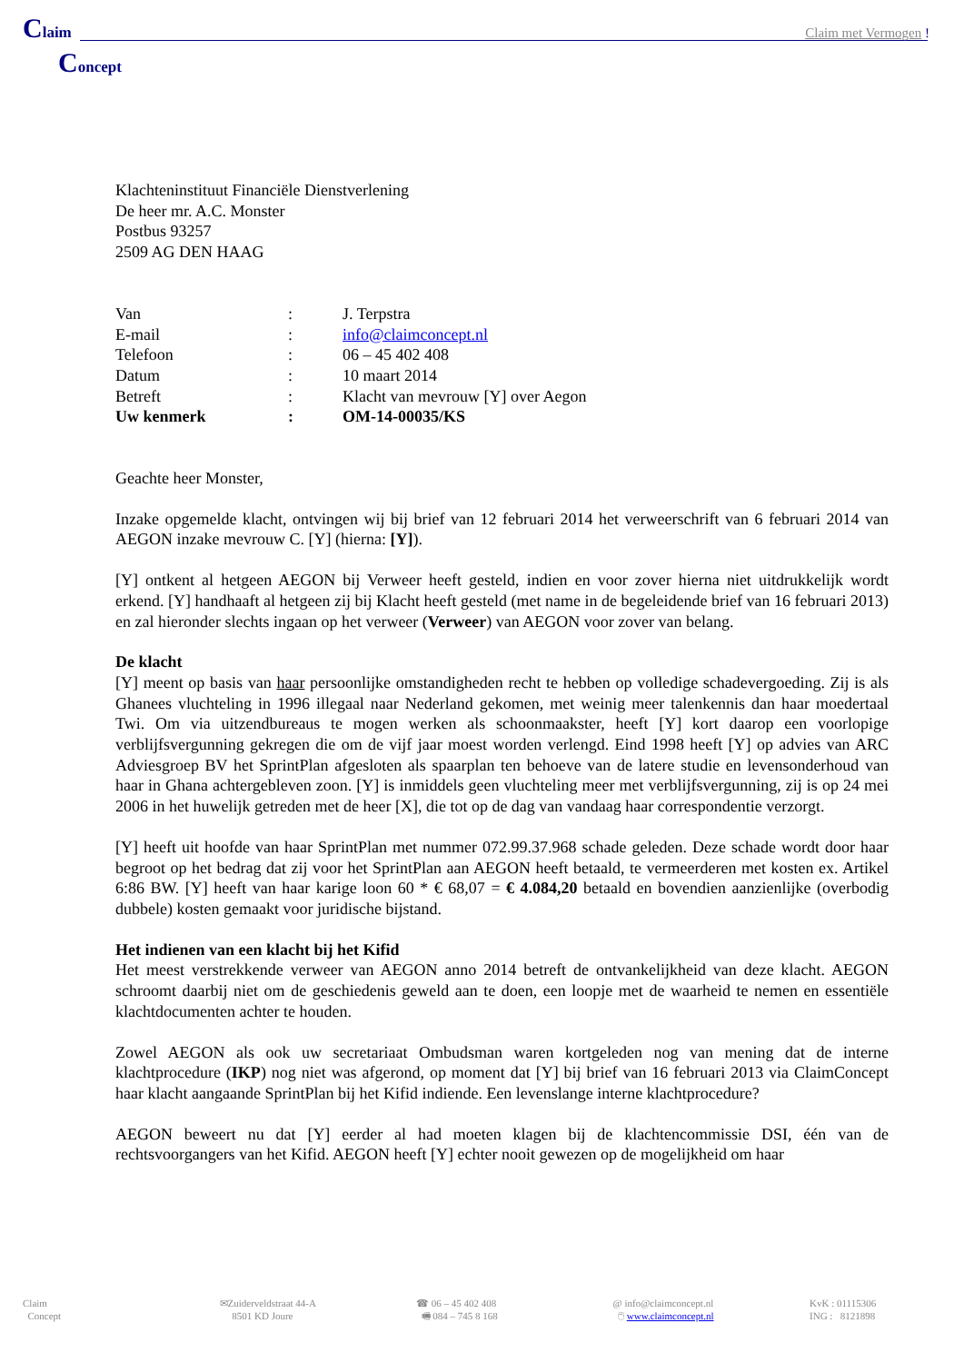Claim
Claim met Vermogen !
Concept
Klachteninstituut Financiële Dienstverlening
De heer mr. A.C. Monster
Postbus 93257
2509 AG DEN HAAG
| Van | : | J. Terpstra |
| E-mail | : | info@claimconcept.nl |
| Telefoon | : | 06 – 45 402 408 |
| Datum | : | 10 maart 2014 |
| Betreft | : | Klacht van mevrouw [Y] over Aegon |
| Uw kenmerk | : | OM-14-00035/KS |
Geachte heer Monster,
Inzake opgemelde klacht, ontvingen wij bij brief van 12 februari 2014 het verweerschrift van 6 februari 2014 van AEGON inzake mevrouw C. [Y] (hierna: [Y]).
[Y] ontkent al hetgeen AEGON bij Verweer heeft gesteld, indien en voor zover hierna niet uitdrukkelijk wordt erkend. [Y] handhaaft al hetgeen zij bij Klacht heeft gesteld (met name in de begeleidende brief van 16 februari 2013) en zal hieronder slechts ingaan op het verweer (Verweer) van AEGON voor zover van belang.
De klacht
[Y] meent op basis van haar persoonlijke omstandigheden recht te hebben op volledige schadevergoeding. Zij is als Ghanees vluchteling in 1996 illegaal naar Nederland gekomen, met weinig meer talenkennis dan haar moedertaal Twi. Om via uitzendbureaus te mogen werken als schoonmaakster, heeft [Y] kort daarop een voorlopige verblijfsvergunning gekregen die om de vijf jaar moest worden verlengd. Eind 1998 heeft [Y] op advies van ARC Adviesgroep BV het SprintPlan afgesloten als spaarplan ten behoeve van de latere studie en levensonderhoud van haar in Ghana achtergebleven zoon. [Y] is inmiddels geen vluchteling meer met verblijfsvergunning, zij is op 24 mei 2006 in het huwelijk getreden met de heer [X], die tot op de dag van vandaag haar correspondentie verzorgt.
[Y] heeft uit hoofde van haar SprintPlan met nummer 072.99.37.968 schade geleden. Deze schade wordt door haar begroot op het bedrag dat zij voor het SprintPlan aan AEGON heeft betaald, te vermeerderen met kosten ex. Artikel 6:86 BW. [Y] heeft van haar karige loon 60 * € 68,07 = € 4.084,20 betaald en bovendien aanzienlijke (overbodig dubbele) kosten gemaakt voor juridische bijstand.
Het indienen van een klacht bij het Kifid
Het meest verstrekkende verweer van AEGON anno 2014 betreft de ontvankelijkheid van deze klacht. AEGON schroomt daarbij niet om de geschiedenis geweld aan te doen, een loopje met de waarheid te nemen en essentiële klachtdocumenten achter te houden.
Zowel AEGON als ook uw secretariaat Ombudsman waren kortgeleden nog van mening dat de interne klachtprocedure (IKP) nog niet was afgerond, op moment dat [Y] bij brief van 16 februari 2013 via ClaimConcept haar klacht aangaande SprintPlan bij het Kifid indiende. Een levenslange interne klachtprocedure?
AEGON beweert nu dat [Y] eerder al had moeten klagen bij de klachtencommissie DSI, één van de rechtsvoorgangers van het Kifid. AEGON heeft [Y] echter nooit gewezen op de mogelijkheid om haar
Claim
Concept
✉Zuiderveldstraat 44-A
8501 KD Joure
☎ 06 – 45 402 408
🖷 084 – 745 8 168
@ info@claimconcept.nl
🖱 www.claimconcept.nl
KvK : 01115306
ING : 8121898